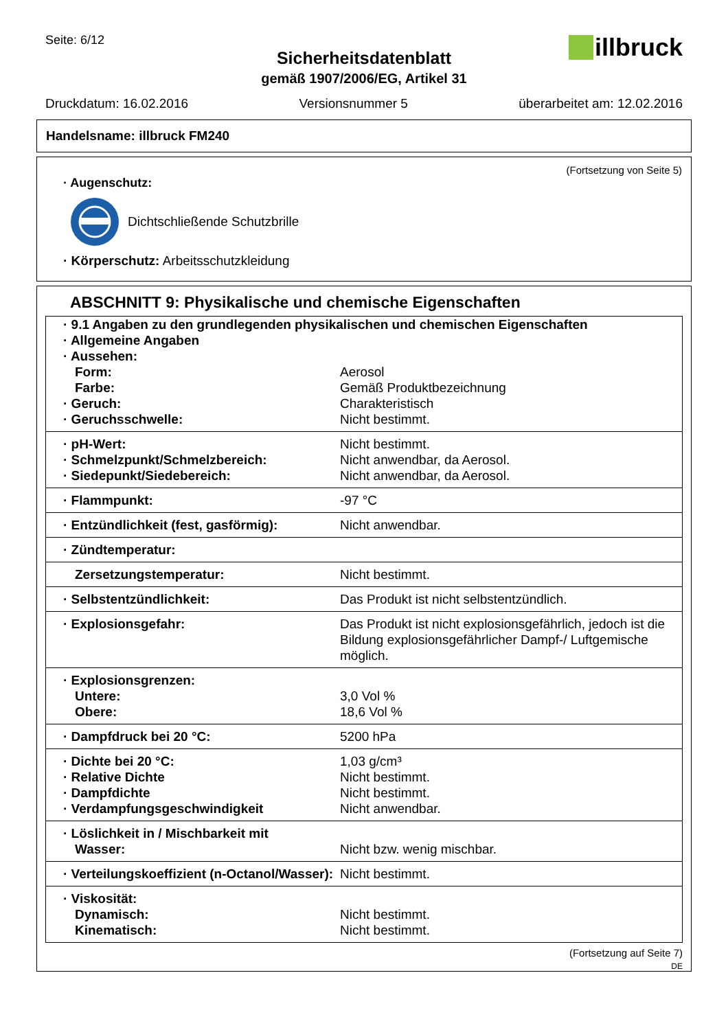Seite: 6/12
illbruck
Sicherheitsdatenblatt
gemäß 1907/2006/EG, Artikel 31
Druckdatum: 16.02.2016 Versionsnummer 5 überarbeitet am: 12.02.2016
Handelsname: illbruck FM240
(Fortsetzung von Seite 5)
· Augenschutz:
Dichtschließende Schutzbrille
· Körperschutz: Arbeitsschutzkleidung
ABSCHNITT 9: Physikalische und chemische Eigenschaften
| · 9.1 Angaben zu den grundlegenden physikalischen und chemischen Eigenschaften | |
| · Allgemeine Angaben | |
| · Aussehen: | |
| Form: | Aerosol |
| Farbe: | Gemäß Produktbezeichnung |
| · Geruch: | Charakteristisch |
| · Geruchsschwelle: | Nicht bestimmt. |
| · pH-Wert: | Nicht bestimmt. |
| · Schmelzpunkt/Schmelzbereich: | Nicht anwendbar, da Aerosol. |
| · Siedepunkt/Siedebereich: | Nicht anwendbar, da Aerosol. |
| · Flammpunkt: | -97 °C |
| · Entzündlichkeit (fest, gasförmig): | Nicht anwendbar. |
| · Zündtemperatur: | |
| Zersetzungstemperatur: | Nicht bestimmt. |
| · Selbstentzündlichkeit: | Das Produkt ist nicht selbstentzündlich. |
| · Explosionsgefahr: | Das Produkt ist nicht explosionsgefährlich, jedoch ist die Bildung explosionsgefährlicher Dampf-/ Luftgemische möglich. |
| · Explosionsgrenzen: | |
| Untere: | 3,0 Vol % |
| Obere: | 18,6 Vol % |
| · Dampfdruck bei 20 °C: | 5200 hPa |
| · Dichte bei 20 °C: | 1,03 g/cm³ |
| · Relative Dichte | Nicht bestimmt. |
| · Dampfdichte | Nicht bestimmt. |
| · Verdampfungsgeschwindigkeit | Nicht anwendbar. |
| · Löslichkeit in / Mischbarkeit mit | |
| Wasser: | Nicht bzw. wenig mischbar. |
| · Verteilungskoeffizient (n-Octanol/Wasser): | Nicht bestimmt. |
| · Viskosität: | |
| Dynamisch: | Nicht bestimmt. |
| Kinematisch: | Nicht bestimmt. |
(Fortsetzung auf Seite 7)
DE